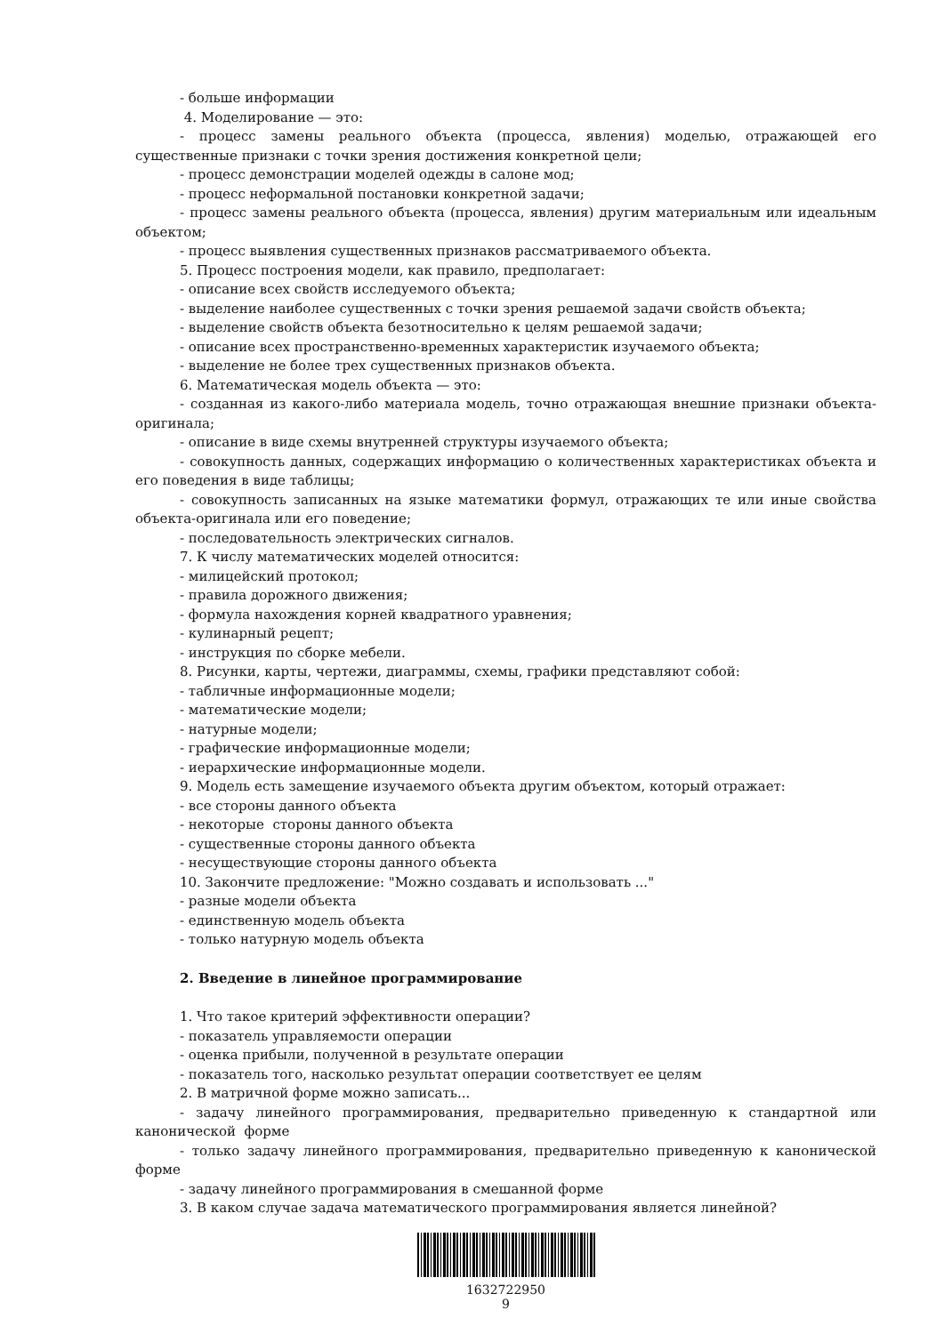- больше информации
4. Моделирование — это:
- процесс замены реального объекта (процесса, явления) моделью, отражающей его существенные признаки с точки зрения достижения конкретной цели;
- процесс демонстрации моделей одежды в салоне мод;
- процесс неформальной постановки конкретной задачи;
- процесс замены реального объекта (процесса, явления) другим материальным или идеальным объектом;
- процесс выявления существенных признаков рассматриваемого объекта.
5. Процесс построения модели, как правило, предполагает:
- описание всех свойств исследуемого объекта;
- выделение наиболее существенных с точки зрения решаемой задачи свойств объекта;
- выделение свойств объекта безотносительно к целям решаемой задачи;
- описание всех пространственно-временных характеристик изучаемого объекта;
- выделение не более трех существенных признаков объекта.
6. Математическая модель объекта — это:
- созданная из какого-либо материала модель, точно отражающая внешние признаки объекта-оригинала;
- описание в виде схемы внутренней структуры изучаемого объекта;
- совокупность данных, содержащих информацию о количественных характеристиках объекта и его поведения в виде таблицы;
- совокупность записанных на языке математики формул, отражающих те или иные свойства объекта-оригинала или его поведение;
- последовательность электрических сигналов.
7. К числу математических моделей относится:
- милицейский протокол;
- правила дорожного движения;
- формула нахождения корней квадратного уравнения;
- кулинарный рецепт;
- инструкция по сборке мебели.
8. Рисунки, карты, чертежи, диаграммы, схемы, графики представляют собой:
- табличные информационные модели;
- математические модели;
- натурные модели;
- графические информационные модели;
- иерархические информационные модели.
9. Модель есть замещение изучаемого объекта другим объектом, который отражает:
- все стороны данного объекта
- некоторые стороны данного объекта
- существенные стороны данного объекта
- несуществующие стороны данного объекта
10. Закончите предложение: "Можно создавать и использовать ..."
- разные модели объекта
- единственную модель объекта
- только натурную модель объекта
2. Введение в линейное программирование
1. Что такое критерий эффективности операции?
- показатель управляемости операции
- оценка прибыли, полученной в результате операции
- показатель того, насколько результат операции соответствует ее целям
2. В матричной форме можно записать...
- задачу линейного программирования, предварительно приведенную к стандартной или канонической форме
- только задачу линейного программирования, предварительно приведенную к канонической форме
- задачу линейного программирования в смешанной форме
3. В каком случае задача математического программирования является линейной?
1632722950
9